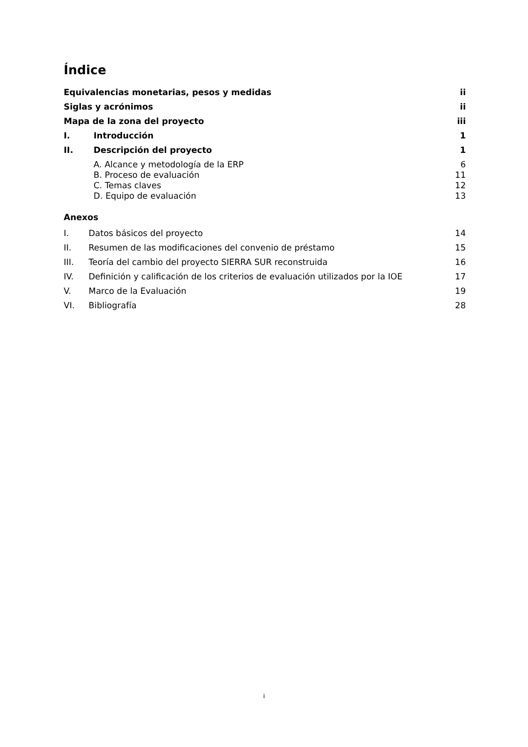Índice
Equivalencias monetarias, pesos y medidas ii
Siglas y acrónimos ii
Mapa de la zona del proyecto iii
I. Introducción 1
II. Descripción del proyecto 1
A. Alcance y metodología de la ERP 6
B. Proceso de evaluación 11
C. Temas claves 12
D. Equipo de evaluación 13
Anexos
I. Datos básicos del proyecto 14
II. Resumen de las modificaciones del convenio de préstamo 15
III. Teoría del cambio del proyecto SIERRA SUR reconstruida 16
IV. Definición y calificación de los criterios de evaluación utilizados por la IOE 17
V. Marco de la Evaluación 19
VI. Bibliografía 28
i